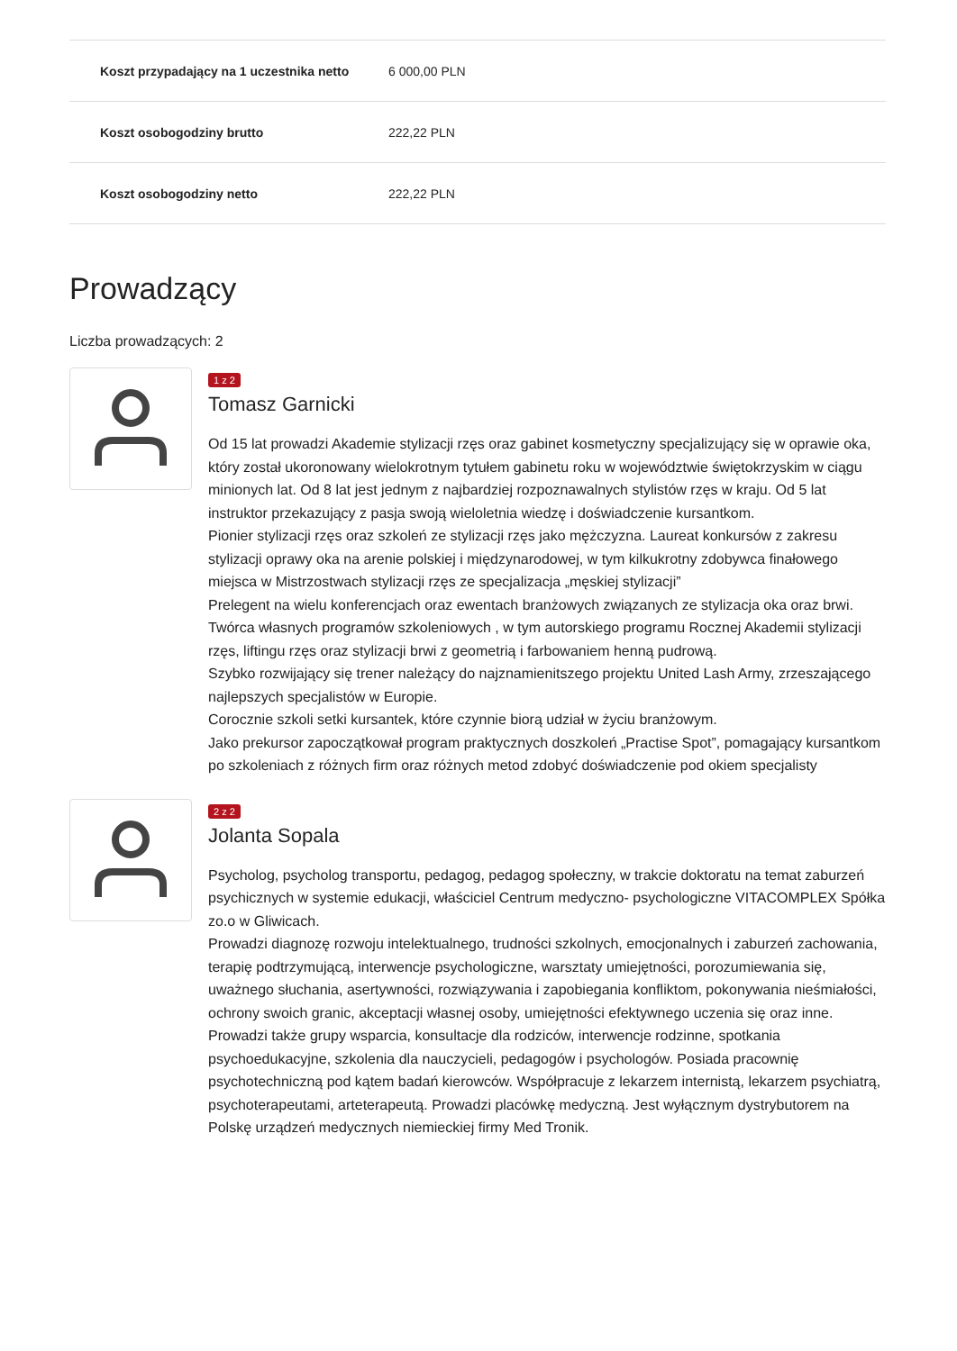| Koszt przypadający na 1 uczestnika netto | 6 000,00 PLN |
| Koszt osobogodziny brutto | 222,22 PLN |
| Koszt osobogodziny netto | 222,22 PLN |
Prowadzący
Liczba prowadzących: 2
1 z 2
Tomasz Garnicki
Od 15 lat prowadzi Akademie stylizacji rzęs oraz gabinet kosmetyczny specjalizujący się w oprawie oka, który został ukoronowany wielokrotnym tytułem gabinetu roku w województwie świętokrzyskim w ciągu minionych lat. Od 8 lat jest jednym z najbardziej rozpoznawalnych stylistów rzęs w kraju. Od 5 lat instruktor przekazujący z pasja swoją wieloletnia wiedzę i doświadczenie kursantkom.
Pionier stylizacji rzęs oraz szkoleń ze stylizacji rzęs jako mężczyzna. Laureat konkursów z zakresu stylizacji oprawy oka na arenie polskiej i międzynarodowej, w tym kilkukrotny zdobywca finałowego miejsca w Mistrzostwach stylizacji rzęs ze specjalizacja „męskiej stylizacji”
Prelegent na wielu konferencjach oraz ewentach branżowych związanych ze stylizacja oka oraz brwi. Twórca własnych programów szkoleniowych , w tym autorskiego programu Rocznej Akademii stylizacji rzęs, liftingu rzęs oraz stylizacji brwi z geometrią i farbowaniem henną pudrową.
Szybko rozwijający się trener należący do najznamienitszego projektu United Lash Army, zrzeszającego najlepszych specjalistów w Europie.
Corocznie szkoli setki kursantek, które czynnie biorą udział w życiu branżowym.
Jako prekursor zapoczątkował program praktycznych doszkoleń „Practise Spot”, pomagający kursantkom po szkoleniach z różnych firm oraz różnych metod zdobyć doświadczenie pod okiem specjalisty
2 z 2
Jolanta Sopala
Psycholog, psycholog transportu, pedagog, pedagog społeczny, w trakcie doktoratu na temat zaburzeń psychicznych w systemie edukacji, właściciel Centrum medyczno- psychologiczne VITACOMPLEX Spółka zo.o w Gliwicach.
Prowadzi diagnozę rozwoju intelektualnego, trudności szkolnych, emocjonalnych i zaburzeń zachowania, terapię podtrzymującą, interwencje psychologiczne, warsztaty umiejętności, porozumiewania się, uważnego słuchania, asertywności, rozwiązywania i zapobiegania konfliktom, pokonywania nieśmiałości, ochrony swoich granic, akceptacji własnej osoby, umiejętności efektywnego uczenia się oraz inne. Prowadzi także grupy wsparcia, konsultacje dla rodziców, interwencje rodzinne, spotkania psychoedukacyjne, szkolenia dla nauczycieli, pedagogów i psychologów. Posiada pracownię psychotechniczną pod kątem badań kierowców. Współpracuje z lekarzem internistą, lekarzem psychiatrą, psychoterapeutami, arteterapeutą. Prowadzi placówkę medyczną. Jest wyłącznym dystrybutorem na Polskę urządzeń medycznych niemieckiej firmy Med Tronik.